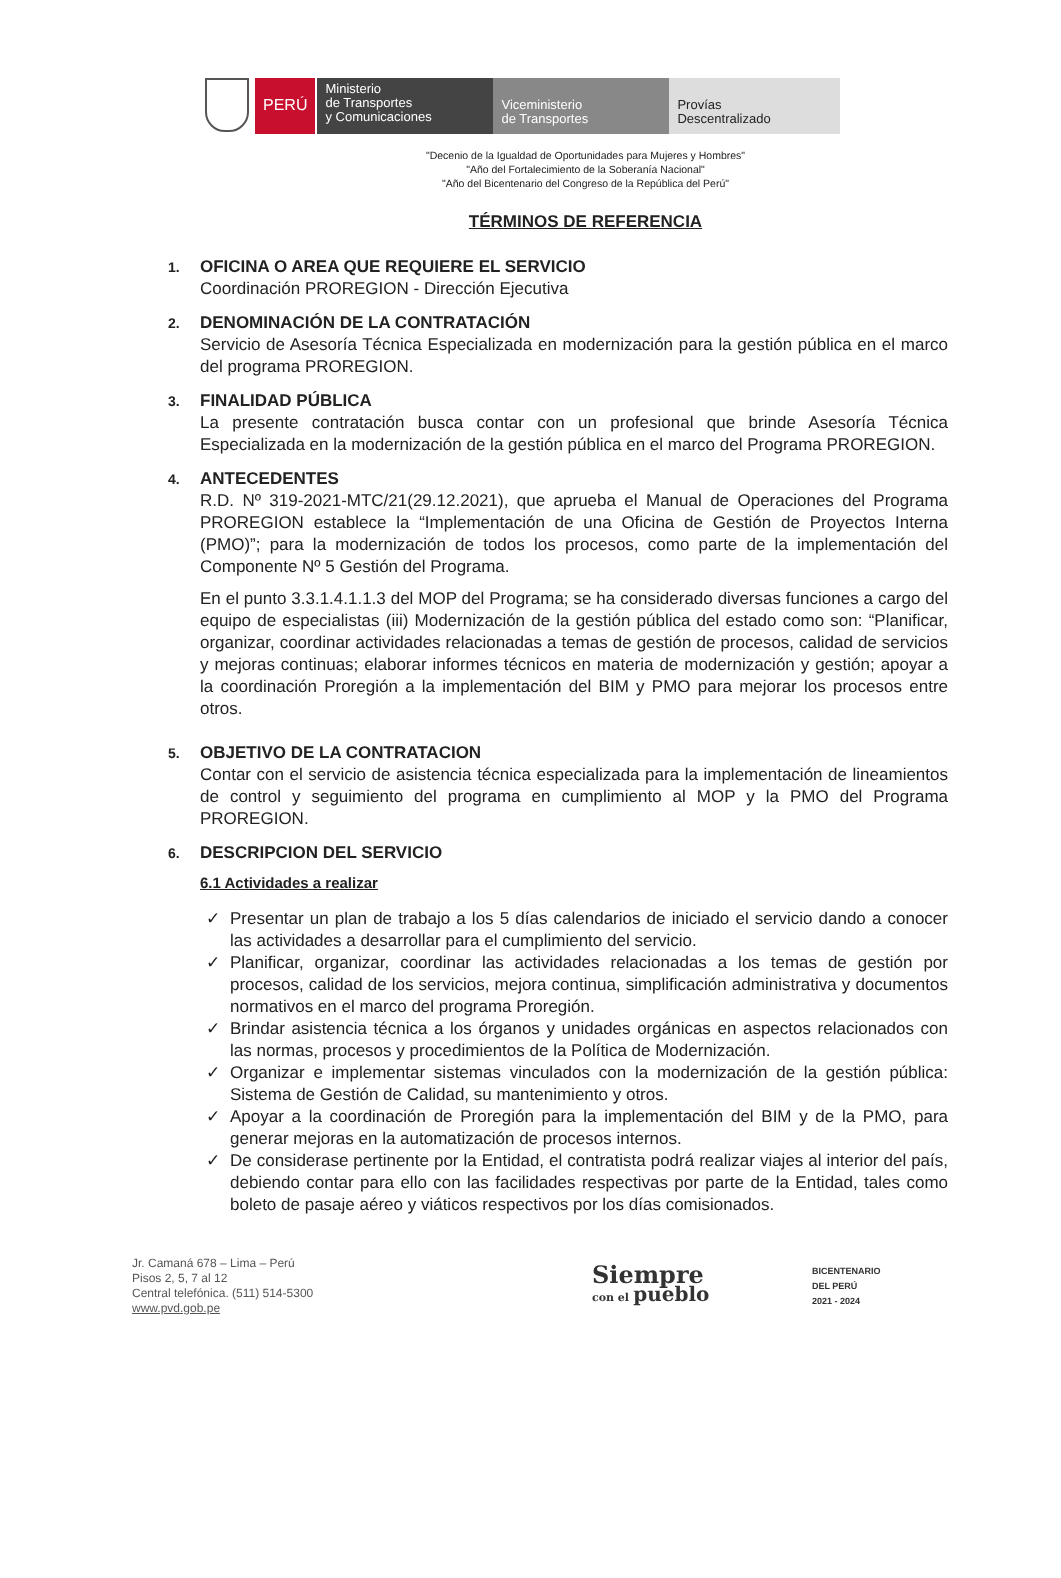PERÚ
Ministerio
de Transportes
y Comunicaciones
Viceministerio
de Transportes
Provías
Descentralizado
"Decenio de la Igualdad de Oportunidades para Mujeres y Hombres"
"Año del Fortalecimiento de la Soberanía Nacional"
"Año del Bicentenario del Congreso de la República del Perú"
TÉRMINOS DE REFERENCIA
1.
OFICINA O AREA QUE REQUIERE EL SERVICIO
Coordinación PROREGION - Dirección Ejecutiva
2.
DENOMINACIÓN DE LA CONTRATACIÓN
Servicio de Asesoría Técnica Especializada en modernización para la gestión pública en el marco del programa PROREGION.
3.
FINALIDAD PÚBLICA
La presente contratación busca contar con un profesional que brinde Asesoría Técnica Especializada en la modernización de la gestión pública en el marco del Programa PROREGION.
4.
ANTECEDENTES
R.D. Nº 319-2021-MTC/21(29.12.2021), que aprueba el Manual de Operaciones del Programa PROREGION establece la “Implementación de una Oficina de Gestión de Proyectos Interna (PMO)”; para la modernización de todos los procesos, como parte de la implementación del Componente Nº 5 Gestión del Programa.
En el punto 3.3.1.4.1.1.3 del MOP del Programa; se ha considerado diversas funciones a cargo del equipo de especialistas (iii) Modernización de la gestión pública del estado como son: “Planificar, organizar, coordinar actividades relacionadas a temas de gestión de procesos, calidad de servicios y mejoras continuas; elaborar informes técnicos en materia de modernización y gestión; apoyar a la coordinación Proregión a la implementación del BIM y PMO para mejorar los procesos entre otros.
5.
OBJETIVO DE LA CONTRATACION
Contar con el servicio de asistencia técnica especializada para la implementación de lineamientos de control y seguimiento del programa en cumplimiento al MOP y la PMO del Programa PROREGION.
6.
DESCRIPCION DEL SERVICIO
6.1 Actividades a realizar
✓ Presentar un plan de trabajo a los 5 días calendarios de iniciado el servicio dando a conocer las actividades a desarrollar para el cumplimiento del servicio.
✓ Planificar, organizar, coordinar las actividades relacionadas a los temas de gestión por procesos, calidad de los servicios, mejora continua, simplificación administrativa y documentos normativos en el marco del programa Proregión.
✓ Brindar asistencia técnica a los órganos y unidades orgánicas en aspectos relacionados con las normas, procesos y procedimientos de la Política de Modernización.
✓ Organizar e implementar sistemas vinculados con la modernización de la gestión pública: Sistema de Gestión de Calidad, su mantenimiento y otros.
✓ Apoyar a la coordinación de Proregión para la implementación del BIM y de la PMO, para generar mejoras en la automatización de procesos internos.
✓ De considerase pertinente por la Entidad, el contratista podrá realizar viajes al interior del país, debiendo contar para ello con las facilidades respectivas por parte de la Entidad, tales como boleto de pasaje aéreo y viáticos respectivos por los días comisionados.
Jr. Camaná 678 – Lima – Perú
Pisos 2, 5, 7 al 12
Central telefónica. (511) 514-5300
www.pvd.gob.pe
Siempre
con el pueblo
BICENTENARIO
DEL PERÚ
2021 - 2024